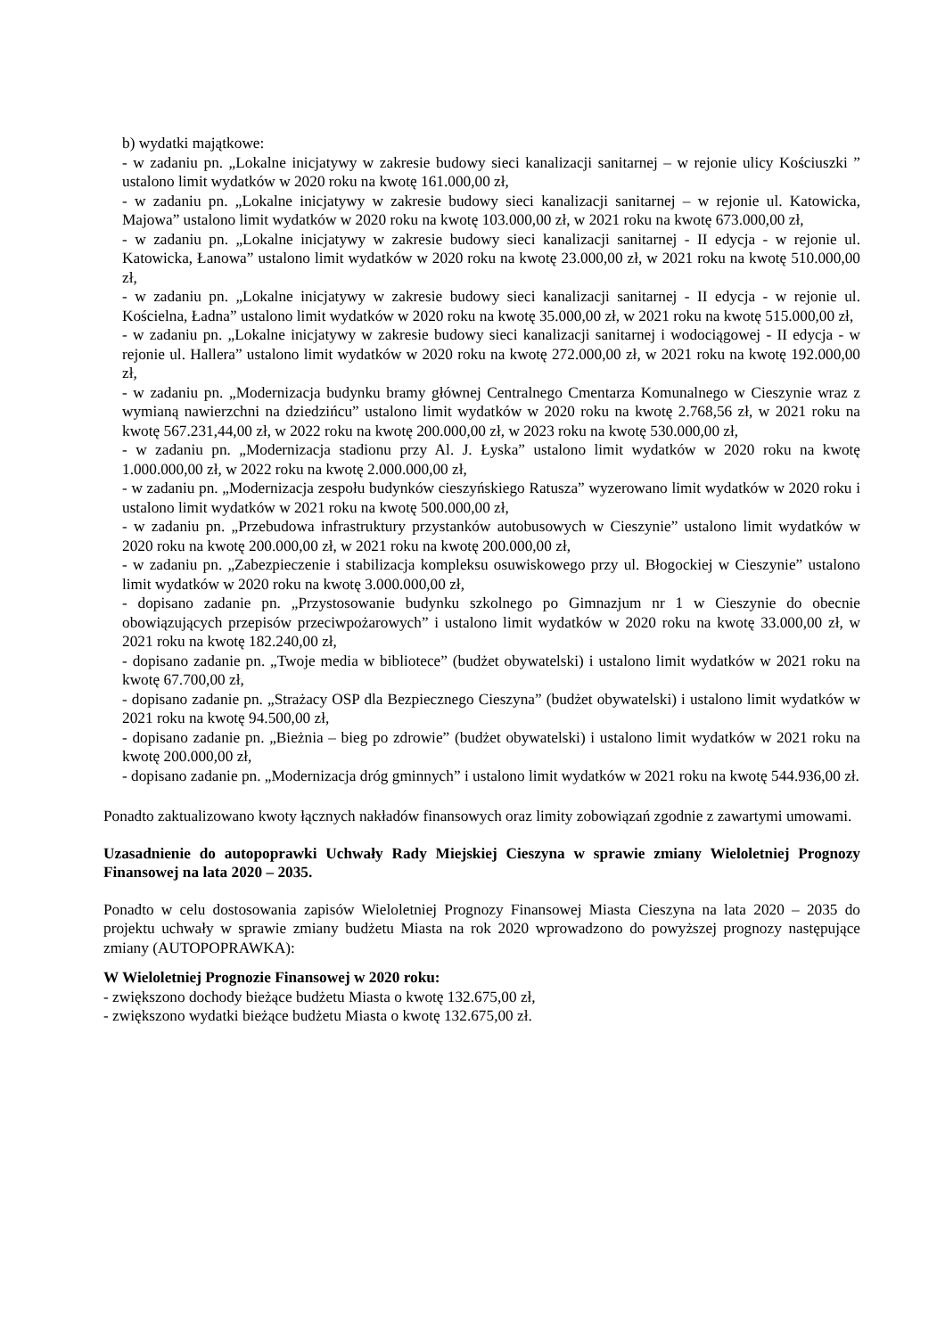b) wydatki majątkowe:
- w zadaniu pn. „Lokalne inicjatywy w zakresie budowy sieci kanalizacji sanitarnej – w rejonie ulicy Kościuszki ” ustalono limit wydatków w 2020 roku na kwotę 161.000,00 zł,
- w zadaniu pn. „Lokalne inicjatywy w zakresie budowy sieci kanalizacji sanitarnej – w rejonie ul. Katowicka, Majowa” ustalono limit wydatków w 2020 roku na kwotę 103.000,00 zł, w 2021 roku na kwotę 673.000,00 zł,
- w zadaniu pn. „Lokalne inicjatywy w zakresie budowy sieci kanalizacji sanitarnej - II edycja - w rejonie ul. Katowicka, Łanowa” ustalono limit wydatków w 2020 roku na kwotę 23.000,00 zł, w 2021 roku na kwotę 510.000,00 zł,
- w zadaniu pn. „Lokalne inicjatywy w zakresie budowy sieci kanalizacji sanitarnej - II edycja - w rejonie ul. Kościelna, Ładna” ustalono limit wydatków w 2020 roku na kwotę 35.000,00 zł, w 2021 roku na kwotę 515.000,00 zł,
- w zadaniu pn. „Lokalne inicjatywy w zakresie budowy sieci kanalizacji sanitarnej i wodociągowej - II edycja - w rejonie ul. Hallera” ustalono limit wydatków w 2020 roku na kwotę 272.000,00 zł, w 2021 roku na kwotę 192.000,00 zł,
- w zadaniu pn. „Modernizacja budynku bramy głównej Centralnego Cmentarza Komunalnego w Cieszynie wraz z wymianą nawierzchni na dziedzińcu” ustalono limit wydatków w 2020 roku na kwotę 2.768,56 zł, w 2021 roku na kwotę 567.231,44,00 zł, w 2022 roku na kwotę 200.000,00 zł, w 2023 roku na kwotę 530.000,00 zł,
- w zadaniu pn. „Modernizacja stadionu przy Al. J. Łyska” ustalono limit wydatków w 2020 roku na kwotę 1.000.000,00 zł, w 2022 roku na kwotę 2.000.000,00 zł,
- w zadaniu pn. „Modernizacja zespołu budynków cieszyńskiego Ratusza” wyzerowano limit wydatków w 2020 roku i ustalono limit wydatków w 2021 roku na kwotę 500.000,00 zł,
- w zadaniu pn. „Przebudowa infrastruktury przystanków autobusowych w Cieszynie” ustalono limit wydatków w 2020 roku na kwotę 200.000,00 zł, w 2021 roku na kwotę 200.000,00 zł,
- w zadaniu pn. „Zabezpieczenie i stabilizacja kompleksu osuwiskowego przy ul. Błogockiej w Cieszynie” ustalono limit wydatków w 2020 roku na kwotę 3.000.000,00 zł,
- dopisano zadanie pn. „Przystosowanie budynku szkolnego po Gimnazjum nr 1 w Cieszynie do obecnie obowiązujących przepisów przeciwpożarowych” i ustalono limit wydatków w 2020 roku na kwotę 33.000,00 zł, w 2021 roku na kwotę 182.240,00 zł,
- dopisano zadanie pn. „Twoje media w bibliotece” (budżet obywatelski) i ustalono limit wydatków w 2021 roku na kwotę 67.700,00 zł,
- dopisano zadanie pn. „Strażacy OSP dla Bezpiecznego Cieszyna” (budżet obywatelski) i ustalono limit wydatków w 2021 roku na kwotę 94.500,00 zł,
- dopisano zadanie pn. „Bieżnia – bieg po zdrowie” (budżet obywatelski) i ustalono limit wydatków w 2021 roku na kwotę 200.000,00 zł,
- dopisano zadanie pn. „Modernizacja dróg gminnych” i ustalono limit wydatków w 2021 roku na kwotę 544.936,00 zł.
Ponadto zaktualizowano kwoty łącznych nakładów finansowych oraz limity zobowiązań zgodnie z zawartymi umowami.
Uzasadnienie do autopoprawki Uchwały Rady Miejskiej Cieszyna w sprawie zmiany Wieloletniej Prognozy Finansowej na lata 2020 – 2035.
Ponadto w celu dostosowania zapisów Wieloletniej Prognozy Finansowej Miasta Cieszyna na lata 2020 – 2035 do projektu uchwały w sprawie zmiany budżetu Miasta na rok 2020 wprowadzono do powyższej prognozy następujące zmiany (AUTOPOPRAWKA):
W Wieloletniej Prognozie Finansowej w 2020 roku:
- zwiększono dochody bieżące budżetu Miasta o kwotę 132.675,00 zł,
- zwiększono wydatki bieżące budżetu Miasta o kwotę 132.675,00 zł.